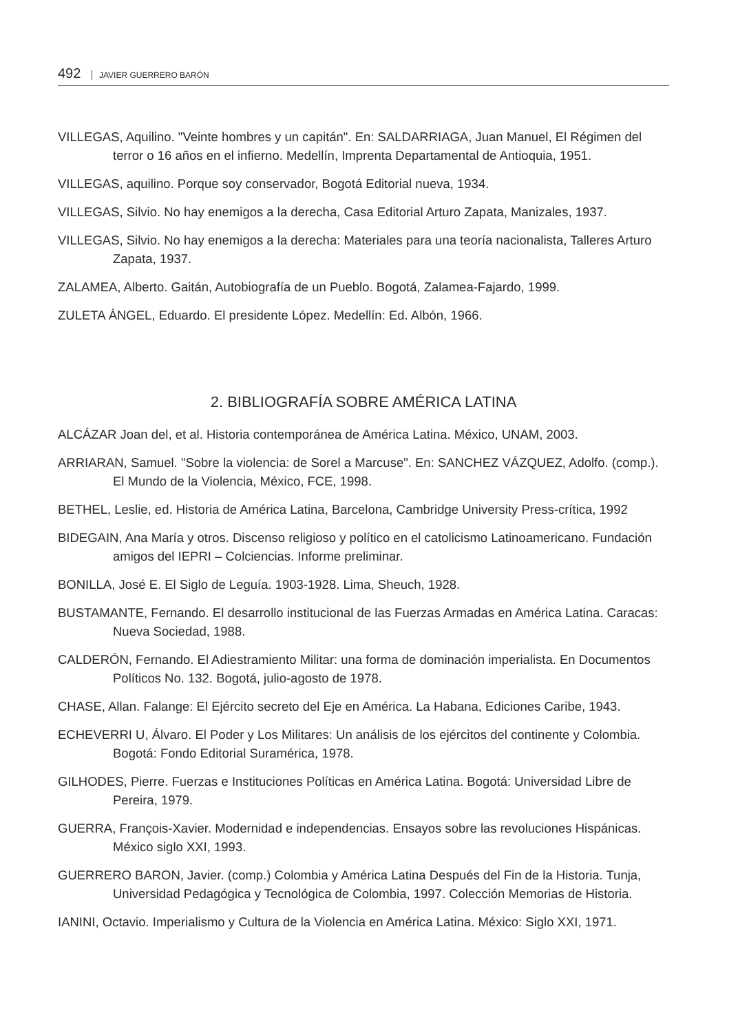492 JAVIER GUERRERO BARÓN
VILLEGAS, Aquilino. "Veinte hombres y un capitán". En: SALDARRIAGA, Juan Manuel, El Régimen del terror o 16 años en el infierno. Medellín, Imprenta Departamental de Antioquia, 1951.
VILLEGAS, aquilino. Porque soy conservador, Bogotá Editorial nueva, 1934.
VILLEGAS, Silvio. No hay enemigos a la derecha, Casa Editorial Arturo Zapata, Manizales, 1937.
VILLEGAS, Silvio. No hay enemigos a la derecha: Materiales para una teoría nacionalista, Talleres Arturo Zapata, 1937.
ZALAMEA, Alberto. Gaitán, Autobiografía de un Pueblo. Bogotá, Zalamea-Fajardo, 1999.
ZULETA ÁNGEL, Eduardo. El presidente López. Medellín: Ed. Albón, 1966.
2. BIBLIOGRAFÍA SOBRE AMÉRICA LATINA
ALCÁZAR Joan del, et al. Historia contemporánea de América Latina. México, UNAM, 2003.
ARRIARAN, Samuel. "Sobre la violencia: de Sorel a Marcuse". En: SANCHEZ VÁZQUEZ, Adolfo. (comp.). El Mundo de la Violencia, México, FCE, 1998.
BETHEL, Leslie, ed. Historia de América Latina, Barcelona, Cambridge University Press-crítica, 1992
BIDEGAIN, Ana María y otros. Discenso religioso y político en el catolicismo Latinoamericano. Fundación amigos del IEPRI – Colciencias. Informe preliminar.
BONILLA, José E. El Siglo de Leguía. 1903-1928. Lima, Sheuch, 1928.
BUSTAMANTE, Fernando. El desarrollo institucional de las Fuerzas Armadas en América Latina. Caracas: Nueva Sociedad, 1988.
CALDERÓN, Fernando. El Adiestramiento Militar: una forma de dominación imperialista. En Documentos Políticos No. 132. Bogotá, julio-agosto de 1978.
CHASE, Allan. Falange: El Ejército secreto del Eje en América. La Habana, Ediciones Caribe, 1943.
ECHEVERRI U, Álvaro. El Poder y Los Militares: Un análisis de los ejércitos del continente y Colombia. Bogotá: Fondo Editorial Suramérica, 1978.
GILHODES, Pierre. Fuerzas e Instituciones Políticas en América Latina. Bogotá: Universidad Libre de Pereira, 1979.
GUERRA, François-Xavier. Modernidad e independencias. Ensayos sobre las revoluciones Hispánicas. México siglo XXI, 1993.
GUERRERO BARON, Javier. (comp.) Colombia y América Latina Después del Fin de la Historia. Tunja, Universidad Pedagógica y Tecnológica de Colombia, 1997. Colección Memorias de Historia.
IANINI, Octavio. Imperialismo y Cultura de la Violencia en América Latina. México: Siglo XXI, 1971.